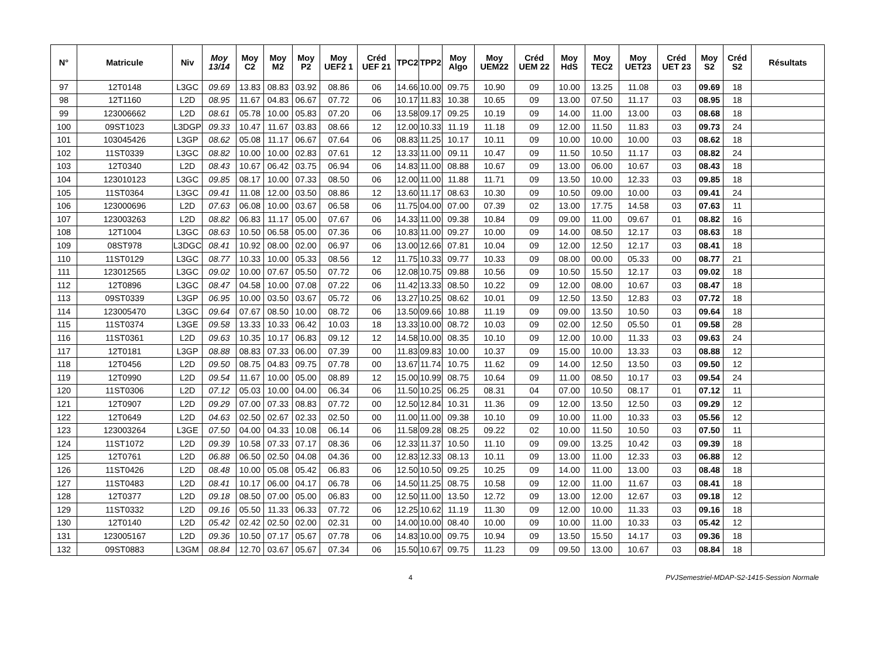| N° | Matricule | Niv | Moy 13/14 | Moy C2 | Moy M2 | Moy P2 | Moy UEF2 1 | Créd UEF 21 | TPC2 | TPP2 | Moy Algo | Moy UEM22 | Créd UEM 22 | Moy HdS | Moy TEC2 | Moy UET23 | Créd UET 23 | Moy S2 | Créd S2 | Résultats |
| --- | --- | --- | --- | --- | --- | --- | --- | --- | --- | --- | --- | --- | --- | --- | --- | --- | --- | --- | --- | --- |
| 97 | 12T0148 | L3GC | 09.69 | 13.83 | 08.83 | 03.92 | 08.86 | 06 | 14.66 | 10.00 | 09.75 | 10.90 | 09 | 10.00 | 13.25 | 11.08 | 03 | 09.69 | 18 | |
| 98 | 12T1160 | L2D | 08.95 | 11.67 | 04.83 | 06.67 | 07.72 | 06 | 10.17 | 11.83 | 10.38 | 10.65 | 09 | 13.00 | 07.50 | 11.17 | 03 | 08.95 | 18 | |
| 99 | 123006662 | L2D | 08.61 | 05.78 | 10.00 | 05.83 | 07.20 | 06 | 13.58 | 09.17 | 09.25 | 10.19 | 09 | 14.00 | 11.00 | 13.00 | 03 | 08.68 | 18 | |
| 100 | 09ST1023 | L3DGP | 09.33 | 10.47 | 11.67 | 03.83 | 08.66 | 12 | 12.00 | 10.33 | 11.19 | 11.18 | 09 | 12.00 | 11.50 | 11.83 | 03 | 09.73 | 24 | |
| 101 | 103045426 | L3GP | 08.62 | 05.08 | 11.17 | 06.67 | 07.64 | 06 | 08.83 | 11.25 | 10.17 | 10.11 | 09 | 10.00 | 10.00 | 10.00 | 03 | 08.62 | 18 | |
| 102 | 11ST0339 | L3GC | 08.82 | 10.00 | 10.00 | 02.83 | 07.61 | 12 | 13.33 | 11.00 | 09.11 | 10.47 | 09 | 11.50 | 10.50 | 11.17 | 03 | 08.82 | 24 | |
| 103 | 12T0340 | L2D | 08.43 | 10.67 | 06.42 | 03.75 | 06.94 | 06 | 14.83 | 11.00 | 08.88 | 10.67 | 09 | 13.00 | 06.00 | 10.67 | 03 | 08.43 | 18 | |
| 104 | 123010123 | L3GC | 09.85 | 08.17 | 10.00 | 07.33 | 08.50 | 06 | 12.00 | 11.00 | 11.88 | 11.71 | 09 | 13.50 | 10.00 | 12.33 | 03 | 09.85 | 18 | |
| 105 | 11ST0364 | L3GC | 09.41 | 11.08 | 12.00 | 03.50 | 08.86 | 12 | 13.60 | 11.17 | 08.63 | 10.30 | 09 | 10.50 | 09.00 | 10.00 | 03 | 09.41 | 24 | |
| 106 | 123000696 | L2D | 07.63 | 06.08 | 10.00 | 03.67 | 06.58 | 06 | 11.75 | 04.00 | 07.00 | 07.39 | 02 | 13.00 | 17.75 | 14.58 | 03 | 07.63 | 11 | |
| 107 | 123003263 | L2D | 08.82 | 06.83 | 11.17 | 05.00 | 07.67 | 06 | 14.33 | 11.00 | 09.38 | 10.84 | 09 | 09.00 | 11.00 | 09.67 | 01 | 08.82 | 16 | |
| 108 | 12T1004 | L3GC | 08.63 | 10.50 | 06.58 | 05.00 | 07.36 | 06 | 10.83 | 11.00 | 09.27 | 10.00 | 09 | 14.00 | 08.50 | 12.17 | 03 | 08.63 | 18 | |
| 109 | 08ST978 | L3DGC | 08.41 | 10.92 | 08.00 | 02.00 | 06.97 | 06 | 13.00 | 12.66 | 07.81 | 10.04 | 09 | 12.00 | 12.50 | 12.17 | 03 | 08.41 | 18 | |
| 110 | 11ST0129 | L3GC | 08.77 | 10.33 | 10.00 | 05.33 | 08.56 | 12 | 11.75 | 10.33 | 09.77 | 10.33 | 09 | 08.00 | 00.00 | 05.33 | 00 | 08.77 | 21 | |
| 111 | 123012565 | L3GC | 09.02 | 10.00 | 07.67 | 05.50 | 07.72 | 06 | 12.08 | 10.75 | 09.88 | 10.56 | 09 | 10.50 | 15.50 | 12.17 | 03 | 09.02 | 18 | |
| 112 | 12T0896 | L3GC | 08.47 | 04.58 | 10.00 | 07.08 | 07.22 | 06 | 11.42 | 13.33 | 08.50 | 10.22 | 09 | 12.00 | 08.00 | 10.67 | 03 | 08.47 | 18 | |
| 113 | 09ST0339 | L3GP | 06.95 | 10.00 | 03.50 | 03.67 | 05.72 | 06 | 13.27 | 10.25 | 08.62 | 10.01 | 09 | 12.50 | 13.50 | 12.83 | 03 | 07.72 | 18 | |
| 114 | 123005470 | L3GC | 09.64 | 07.67 | 08.50 | 10.00 | 08.72 | 06 | 13.50 | 09.66 | 10.88 | 11.19 | 09 | 09.00 | 13.50 | 10.50 | 03 | 09.64 | 18 | |
| 115 | 11ST0374 | L3GE | 09.58 | 13.33 | 10.33 | 06.42 | 10.03 | 18 | 13.33 | 10.00 | 08.72 | 10.03 | 09 | 02.00 | 12.50 | 05.50 | 01 | 09.58 | 28 | |
| 116 | 11ST0361 | L2D | 09.63 | 10.35 | 10.17 | 06.83 | 09.12 | 12 | 14.58 | 10.00 | 08.35 | 10.10 | 09 | 12.00 | 10.00 | 11.33 | 03 | 09.63 | 24 | |
| 117 | 12T0181 | L3GP | 08.88 | 08.83 | 07.33 | 06.00 | 07.39 | 00 | 11.83 | 09.83 | 10.00 | 10.37 | 09 | 15.00 | 10.00 | 13.33 | 03 | 08.88 | 12 | |
| 118 | 12T0456 | L2D | 09.50 | 08.75 | 04.83 | 09.75 | 07.78 | 00 | 13.67 | 11.74 | 10.75 | 11.62 | 09 | 14.00 | 12.50 | 13.50 | 03 | 09.50 | 12 | |
| 119 | 12T0990 | L2D | 09.54 | 11.67 | 10.00 | 05.00 | 08.89 | 12 | 15.00 | 10.99 | 08.75 | 10.64 | 09 | 11.00 | 08.50 | 10.17 | 03 | 09.54 | 24 | |
| 120 | 11ST0306 | L2D | 07.12 | 05.03 | 10.00 | 04.00 | 06.34 | 06 | 11.50 | 10.25 | 06.25 | 08.31 | 04 | 07.00 | 10.50 | 08.17 | 01 | 07.12 | 11 | |
| 121 | 12T0907 | L2D | 09.29 | 07.00 | 07.33 | 08.83 | 07.72 | 00 | 12.50 | 12.84 | 10.31 | 11.36 | 09 | 12.00 | 13.50 | 12.50 | 03 | 09.29 | 12 | |
| 122 | 12T0649 | L2D | 04.63 | 02.50 | 02.67 | 02.33 | 02.50 | 00 | 11.00 | 11.00 | 09.38 | 10.10 | 09 | 10.00 | 11.00 | 10.33 | 03 | 05.56 | 12 | |
| 123 | 123003264 | L3GE | 07.50 | 04.00 | 04.33 | 10.08 | 06.14 | 06 | 11.58 | 09.28 | 08.25 | 09.22 | 02 | 10.00 | 11.50 | 10.50 | 03 | 07.50 | 11 | |
| 124 | 11ST1072 | L2D | 09.39 | 10.58 | 07.33 | 07.17 | 08.36 | 06 | 12.33 | 11.37 | 10.50 | 11.10 | 09 | 09.00 | 13.25 | 10.42 | 03 | 09.39 | 18 | |
| 125 | 12T0761 | L2D | 06.88 | 06.50 | 02.50 | 04.08 | 04.36 | 00 | 12.83 | 12.33 | 08.13 | 10.11 | 09 | 13.00 | 11.00 | 12.33 | 03 | 06.88 | 12 | |
| 126 | 11ST0426 | L2D | 08.48 | 10.00 | 05.08 | 05.42 | 06.83 | 06 | 12.50 | 10.50 | 09.25 | 10.25 | 09 | 14.00 | 11.00 | 13.00 | 03 | 08.48 | 18 | |
| 127 | 11ST0483 | L2D | 08.41 | 10.17 | 06.00 | 04.17 | 06.78 | 06 | 14.50 | 11.25 | 08.75 | 10.58 | 09 | 12.00 | 11.00 | 11.67 | 03 | 08.41 | 18 | |
| 128 | 12T0377 | L2D | 09.18 | 08.50 | 07.00 | 05.00 | 06.83 | 00 | 12.50 | 11.00 | 13.50 | 12.72 | 09 | 13.00 | 12.00 | 12.67 | 03 | 09.18 | 12 | |
| 129 | 11ST0332 | L2D | 09.16 | 05.50 | 11.33 | 06.33 | 07.72 | 06 | 12.25 | 10.62 | 11.19 | 11.30 | 09 | 12.00 | 10.00 | 11.33 | 03 | 09.16 | 18 | |
| 130 | 12T0140 | L2D | 05.42 | 02.42 | 02.50 | 02.00 | 02.31 | 00 | 14.00 | 10.00 | 08.40 | 10.00 | 09 | 10.00 | 11.00 | 10.33 | 03 | 05.42 | 12 | |
| 131 | 123005167 | L2D | 09.36 | 10.50 | 07.17 | 05.67 | 07.78 | 06 | 14.83 | 10.00 | 09.75 | 10.94 | 09 | 13.50 | 15.50 | 14.17 | 03 | 09.36 | 18 | |
| 132 | 09ST0883 | L3GM | 08.84 | 12.70 | 03.67 | 05.67 | 07.34 | 06 | 15.50 | 10.67 | 09.75 | 11.23 | 09 | 09.50 | 13.00 | 10.67 | 03 | 08.84 | 18 | |
4 PVJSemestriel-MDAP-S2-1415-Session Normale